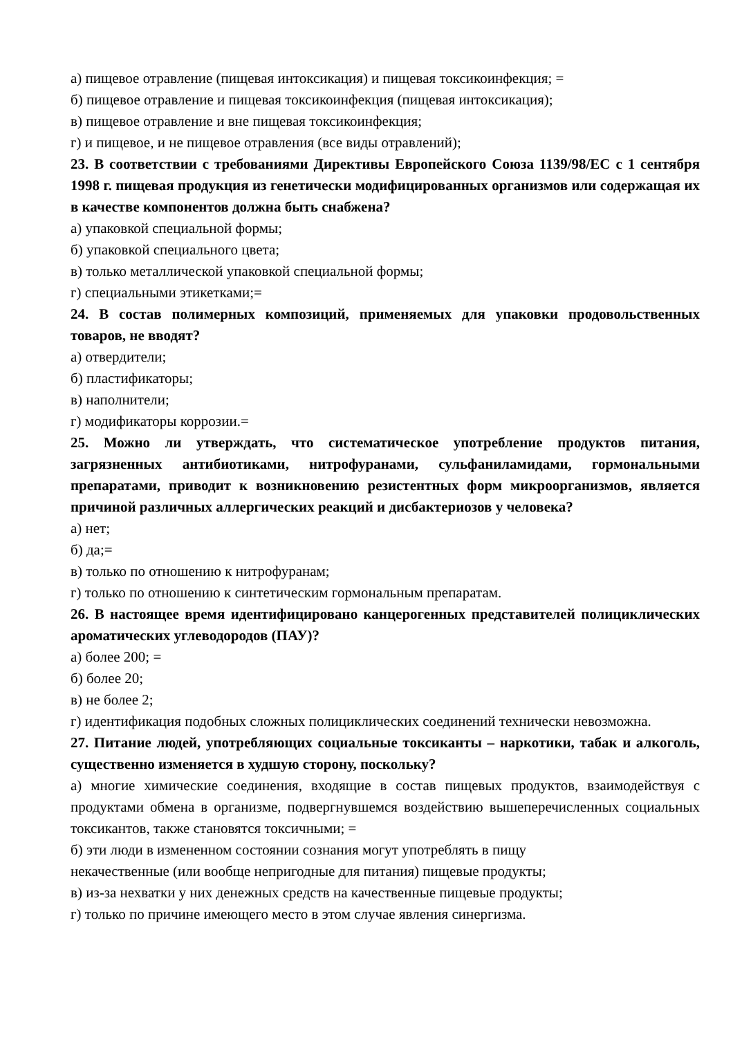а) пищевое отравление (пищевая интоксикация) и пищевая токсикоинфекция; =
б) пищевое отравление и пищевая токсикоинфекция (пищевая интоксикация);
в) пищевое отравление и вне пищевая токсикоинфекция;
г) и пищевое, и не пищевое отравления (все виды отравлений);
23. В соответствии с требованиями Директивы Европейского Союза 1139/98/ЕС с 1 сентября 1998 г. пищевая продукция из генетически модифицированных организмов или содержащая их в качестве компонентов должна быть снабжена?
а) упаковкой специальной формы;
б) упаковкой специального цвета;
в) только металлической упаковкой специальной формы;
г) специальными этикетками;=
24. В состав полимерных композиций, применяемых для упаковки продовольственных товаров, не вводят?
а) отвердители;
б) пластификаторы;
в) наполнители;
г) модификаторы коррозии.=
25. Можно ли утверждать, что систематическое употребление продуктов питания, загрязненных антибиотиками, нитрофуранами, сульфаниламидами, гормональными препаратами, приводит к возникновению резистентных форм микроорганизмов, является причиной различных аллергических реакций и дисбактериозов у человека?
а) нет;
б) да;=
в) только по отношению к нитрофуранам;
г) только по отношению к синтетическим гормональным препаратам.
26. В настоящее время идентифицировано канцерогенных представителей полициклических ароматических углеводородов (ПАУ)?
а) более 200; =
б) более 20;
в) не более 2;
г) идентификация подобных сложных полициклических соединений технически невозможна.
27. Питание людей, употребляющих социальные токсиканты – наркотики, табак и алкоголь, существенно изменяется в худшую сторону, поскольку?
а) многие химические соединения, входящие в состав пищевых продуктов, взаимодействуя с продуктами обмена в организме, подвергнувшемся воздействию вышеперечисленных социальных токсикантов, также становятся токсичными; =
б) эти люди в измененном состоянии сознания могут употреблять в пищу
некачественные (или вообще непригодные для питания) пищевые продукты;
в) из-за нехватки у них денежных средств на качественные пищевые продукты;
г) только по причине имеющего место в этом случае явления синергизма.